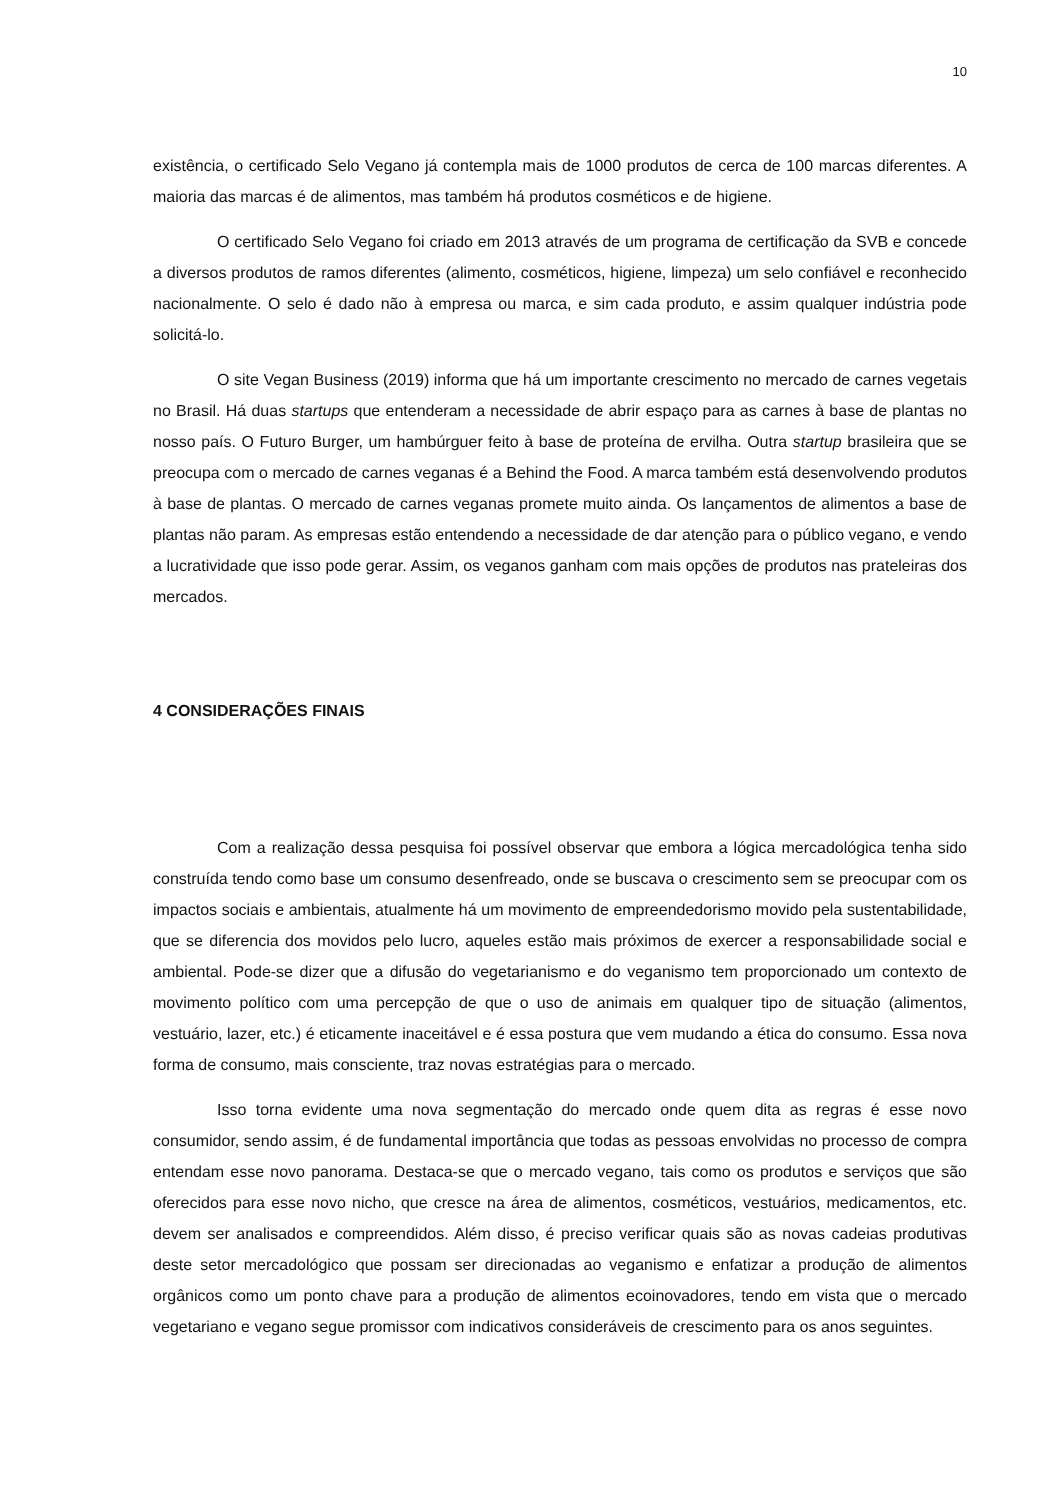10
existência, o certificado Selo Vegano já contempla mais de 1000 produtos de cerca de 100 marcas diferentes. A maioria das marcas é de alimentos, mas também há produtos cosméticos e de higiene.
O certificado Selo Vegano foi criado em 2013 através de um programa de certificação da SVB e concede a diversos produtos de ramos diferentes (alimento, cosméticos, higiene, limpeza) um selo confiável e reconhecido nacionalmente. O selo é dado não à empresa ou marca, e sim cada produto, e assim qualquer indústria pode solicitá-lo.
O site Vegan Business (2019) informa que há um importante crescimento no mercado de carnes vegetais no Brasil. Há duas startups que entenderam a necessidade de abrir espaço para as carnes à base de plantas no nosso país. O Futuro Burger, um hambúrguer feito à base de proteína de ervilha. Outra startup brasileira que se preocupa com o mercado de carnes veganas é a Behind the Food. A marca também está desenvolvendo produtos à base de plantas. O mercado de carnes veganas promete muito ainda. Os lançamentos de alimentos a base de plantas não param. As empresas estão entendendo a necessidade de dar atenção para o público vegano, e vendo a lucratividade que isso pode gerar. Assim, os veganos ganham com mais opções de produtos nas prateleiras dos mercados.
4 CONSIDERAÇÕES FINAIS
Com a realização dessa pesquisa foi possível observar que embora a lógica mercadológica tenha sido construída tendo como base um consumo desenfreado, onde se buscava o crescimento sem se preocupar com os impactos sociais e ambientais, atualmente há um movimento de empreendedorismo movido pela sustentabilidade, que se diferencia dos movidos pelo lucro, aqueles estão mais próximos de exercer a responsabilidade social e ambiental. Pode-se dizer que a difusão do vegetarianismo e do veganismo tem proporcionado um contexto de movimento político com uma percepção de que o uso de animais em qualquer tipo de situação (alimentos, vestuário, lazer, etc.) é eticamente inaceitável e é essa postura que vem mudando a ética do consumo. Essa nova forma de consumo, mais consciente, traz novas estratégias para o mercado.
Isso torna evidente uma nova segmentação do mercado onde quem dita as regras é esse novo consumidor, sendo assim, é de fundamental importância que todas as pessoas envolvidas no processo de compra entendam esse novo panorama. Destaca-se que o mercado vegano, tais como os produtos e serviços que são oferecidos para esse novo nicho, que cresce na área de alimentos, cosméticos, vestuários, medicamentos, etc. devem ser analisados e compreendidos. Além disso, é preciso verificar quais são as novas cadeias produtivas deste setor mercadológico que possam ser direcionadas ao veganismo e enfatizar a produção de alimentos orgânicos como um ponto chave para a produção de alimentos ecoinovadores, tendo em vista que o mercado vegetariano e vegano segue promissor com indicativos consideráveis de crescimento para os anos seguintes.